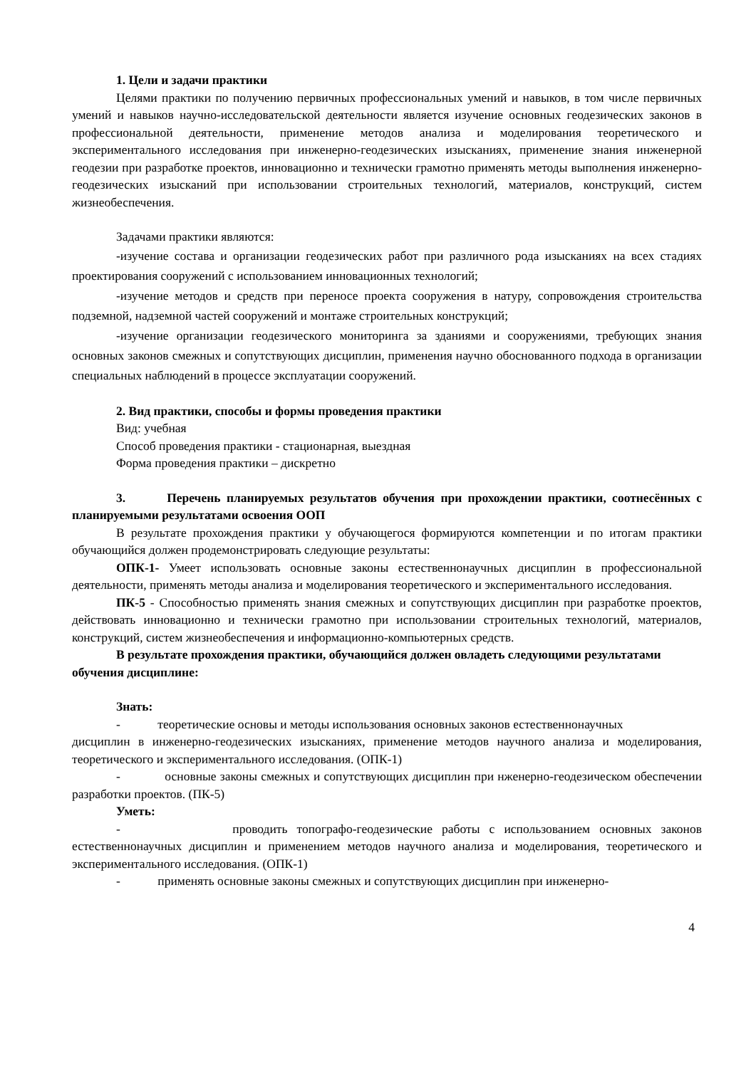1. Цели и задачи практики
Целями практики по получению первичных профессиональных умений и навыков, в том числе первичных умений и навыков научно-исследовательской деятельности является изучение основных геодезических законов в профессиональной деятельности, применение методов анализа и моделирования теоретического и экспериментального исследования при инженерно-геодезических изысканиях, применение знания инженерной геодезии при разработке проектов, инновационно и технически грамотно применять методы выполнения инженерно-геодезических изысканий при использовании строительных технологий, материалов, конструкций, систем жизнеобеспечения.
Задачами практики являются:
-изучение состава и организации геодезических работ при различного рода изысканиях на всех стадиях проектирования сооружений с использованием инновационных технологий;
-изучение методов и средств при переносе проекта сооружения в натуру, сопровождения строительства подземной, надземной частей сооружений и монтаже строительных конструкций;
-изучение организации геодезического мониторинга за зданиями и сооружениями, требующих знания основных законов смежных и сопутствующих дисциплин, применения научно обоснованного подхода в организации специальных наблюдений в процессе эксплуатации сооружений.
2. Вид практики, способы и формы проведения практики
Вид: учебная
Способ проведения практики - стационарная, выездная
Форма проведения практики – дискретно
3. Перечень планируемых результатов обучения при прохождении практики, соотнесённых с планируемыми результатами освоения ООП
В результате прохождения практики у обучающегося формируются компетенции и по итогам практики обучающийся должен продемонстрировать следующие результаты:
ОПК-1- Умеет использовать основные законы естественнонаучных дисциплин в профессиональной деятельности, применять методы анализа и моделирования теоретического и экспериментального исследования.
ПК-5 - Способностью применять знания смежных и сопутствующих дисциплин при разработке проектов, действовать инновационно и технически грамотно при использовании строительных технологий, материалов, конструкций, систем жизнеобеспечения и информационно-компьютерных средств.
В результате прохождения практики, обучающийся должен овладеть следующими результатами обучения дисциплине:
Знать:
- теоретические основы и методы использования основных законов естественнонаучных
дисциплин в инженерно-геодезических изысканиях, применение методов научного анализа и моделирования, теоретического и экспериментального исследования. (ОПК-1)
- основные законы смежных и сопутствующих дисциплин при нженерно-геодезическом обеспечении разработки проектов. (ПК-5)
Уметь:
- проводить топографо-геодезические работы с использованием основных законов естественнонаучных дисциплин и применением методов научного анализа и моделирования, теоретического и экспериментального исследования. (ОПК-1)
- применять основные законы смежных и сопутствующих дисциплин при инженерно-
4